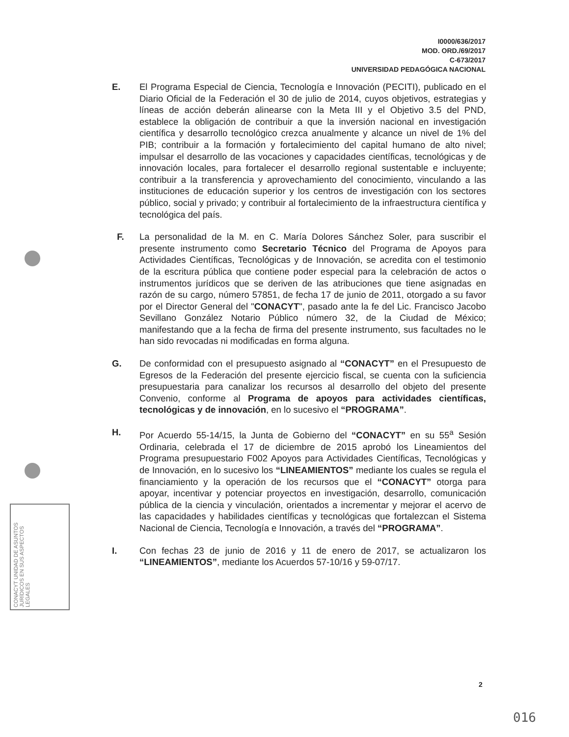I0000/636/2017
MOD. ORD./69/2017
C-673/2017
UNIVERSIDAD PEDAGÓGICA NACIONAL
E. El Programa Especial de Ciencia, Tecnología e Innovación (PECITI), publicado en el Diario Oficial de la Federación el 30 de julio de 2014, cuyos objetivos, estrategias y líneas de acción deberán alinearse con la Meta III y el Objetivo 3.5 del PND, establece la obligación de contribuir a que la inversión nacional en investigación científica y desarrollo tecnológico crezca anualmente y alcance un nivel de 1% del PIB; contribuir a la formación y fortalecimiento del capital humano de alto nivel; impulsar el desarrollo de las vocaciones y capacidades científicas, tecnológicas y de innovación locales, para fortalecer el desarrollo regional sustentable e incluyente; contribuir a la transferencia y aprovechamiento del conocimiento, vinculando a las instituciones de educación superior y los centros de investigación con los sectores público, social y privado; y contribuir al fortalecimiento de la infraestructura científica y tecnológica del país.
F. La personalidad de la M. en C. María Dolores Sánchez Soler, para suscribir el presente instrumento como Secretario Técnico del Programa de Apoyos para Actividades Científicas, Tecnológicas y de Innovación, se acredita con el testimonio de la escritura pública que contiene poder especial para la celebración de actos o instrumentos jurídicos que se deriven de las atribuciones que tiene asignadas en razón de su cargo, número 57851, de fecha 17 de junio de 2011, otorgado a su favor por el Director General del "CONACYT", pasado ante la fe del Lic. Francisco Jacobo Sevillano González Notario Público número 32, de la Ciudad de México; manifestando que a la fecha de firma del presente instrumento, sus facultades no le han sido revocadas ni modificadas en forma alguna.
G. De conformidad con el presupuesto asignado al “CONACYT” en el Presupuesto de Egresos de la Federación del presente ejercicio fiscal, se cuenta con la suficiencia presupuestaria para canalizar los recursos al desarrollo del objeto del presente Convenio, conforme al Programa de apoyos para actividades científicas, tecnológicas y de innovación, en lo sucesivo el “PROGRAMA”.
H. Por Acuerdo 55-14/15, la Junta de Gobierno del “CONACYT” en su 55<sup>a</sup> Sesión Ordinaria, celebrada el 17 de diciembre de 2015 aprobó los Lineamientos del Programa presupuestario F002 Apoyos para Actividades Científicas, Tecnológicas y de Innovación, en lo sucesivo los “LINEAMIENTOS” mediante los cuales se regula el financiamiento y la operación de los recursos que el “CONACYT” otorga para apoyar, incentivar y potenciar proyectos en investigación, desarrollo, comunicación pública de la ciencia y vinculación, orientados a incrementar y mejorar el acervo de las capacidades y habilidades científicas y tecnológicas que fortalezcan el Sistema Nacional de Ciencia, Tecnología e Innovación, a través del “PROGRAMA”.
I. Con fechas 23 de junio de 2016 y 11 de enero de 2017, se actualizaron los “LINEAMIENTOS”, mediante los Acuerdos 57-10/16 y 59-07/17.
CONACYT UNIDAD DE ASUNTOS JURÍDICOS EN SUS ASPECTOS LEGALES
2
016